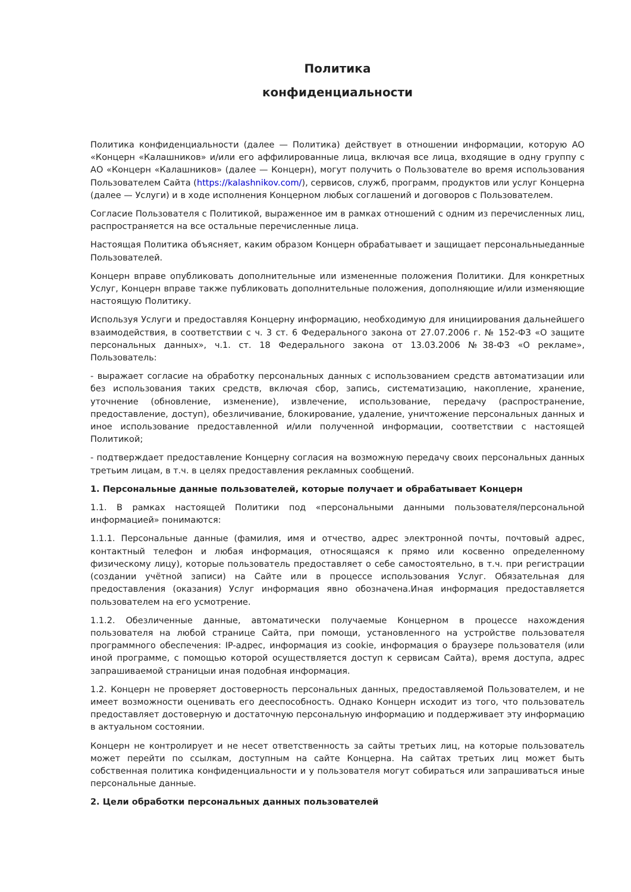Политика
конфиденциальности
Политика конфиденциальности (далее — Политика) действует в отношении информации, которую АО «Концерн «Калашников» и/или его аффилированные лица, включая все лица, входящие в одну группу с АО «Концерн «Калашников» (далее — Концерн), могут получить о Пользователе во время использования Пользователем Сайта (https://kalashnikov.com/), сервисов, служб, программ, продуктов или услуг Концерна (далее — Услуги) и в ходе исполнения Концерном любых соглашений и договоров с Пользователем.
Согласие Пользователя с Политикой, выраженное им в рамках отношений с одним из перечисленных лиц, распространяется на все остальные перечисленные лица.
Настоящая Политика объясняет, каким образом Концерн обрабатывает и защищает персональныеданные Пользователей.
Концерн вправе опубликовать дополнительные или измененные положения Политики. Для конкретных Услуг, Концерн вправе также публиковать дополнительные положения, дополняющие и/или изменяющие настоящую Политику.
Используя Услуги и предоставляя Концерну информацию, необходимую для инициирования дальнейшего взаимодействия, в соответствии с ч. 3 ст. 6 Федерального закона от 27.07.2006 г. № 152-ФЗ «О защите персональных данных», ч.1. ст. 18 Федерального закона от 13.03.2006 №38-ФЗ «О рекламе», Пользователь:
- выражает согласие на обработку персональных данных с использованием средств автоматизации или без использования таких средств, включая сбор, запись, систематизацию, накопление, хранение, уточнение (обновление, изменение), извлечение, использование, передачу (распространение, предоставление, доступ), обезличивание, блокирование, удаление, уничтожение персональных данных и иное использование предоставленной и/или полученной информации, соответствии с настоящей Политикой;
- подтверждает предоставление Концерну согласия на возможную передачу своих персональных данных третьим лицам, в т.ч. в целях предоставления рекламных сообщений.
1. Персональные данные пользователей, которые получает и обрабатывает Концерн
1.1. В рамках настоящей Политики под «персональными данными пользователя/персональной информацией» понимаются:
1.1.1. Персональные данные (фамилия, имя и отчество, адрес электронной почты, почтовый адрес, контактный телефон и любая информация, относящаяся к прямо или косвенно определенному физическому лицу), которые пользователь предоставляет о себе самостоятельно, в т.ч. при регистрации (создании учётной записи) на Сайте или в процессе использования Услуг. Обязательная для предоставления (оказания) Услуг информация явно обозначена.Иная информация предоставляется пользователем на его усмотрение.
1.1.2. Обезличенные данные, автоматически получаемые Концерном в процессе нахождения пользователя на любой странице Сайта, при помощи, установленного на устройстве пользователя программного обеспечения: IP-адрес, информация из cookie, информация о браузере пользователя (или иной программе, с помощью которой осуществляется доступ к сервисам Сайта), время доступа, адрес запрашиваемой страницыи иная подобная информация.
1.2. Концерн не проверяет достоверность персональных данных, предоставляемой Пользователем, и не имеет возможности оценивать его дееспособность. Однако Концерн исходит из того, что пользователь предоставляет достоверную и достаточную персональную информацию и поддерживает эту информацию в актуальном состоянии.
Концерн не контролирует и не несет ответственность за сайты третьих лиц, на которые пользователь может перейти по ссылкам, доступным на сайте Концерна. На сайтах третьих лиц может быть собственная политика конфиденциальности и у пользователя могут собираться или запрашиваться иные персональные данные.
2. Цели обработки персональных данных пользователей